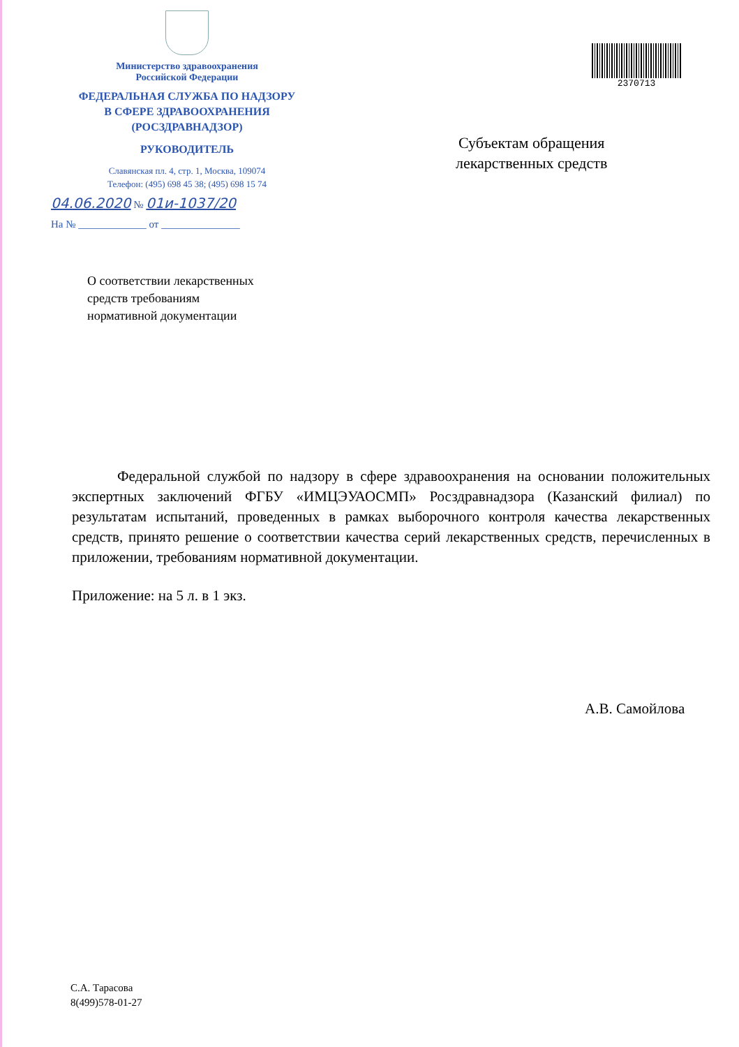Министерство здравоохранения
Российской Федерации
ФЕДЕРАЛЬНАЯ СЛУЖБА ПО НАДЗОРУ
В СФЕРЕ ЗДРАВООХРАНЕНИЯ
(РОСЗДРАВНАДЗОР)
РУКОВОДИТЕЛЬ
Славянская пл. 4, стр. 1, Москва, 109074
Телефон: (495) 698 45 38; (495) 698 15 74
04.06.2020 № 01и-1037/20
На № _____________ от _______________
2370713
Субъектам обращения
лекарственных средств
О соответствии лекарственных
средств требованиям
нормативной документации
Федеральной службой по надзору в сфере здравоохранения на основании положительных экспертных заключений ФГБУ «ИМЦЭУАОСМП» Росздравнадзора (Казанский филиал) по результатам испытаний, проведенных в рамках выборочного контроля качества лекарственных средств, принято решение о соответствии качества серий лекарственных средств, перечисленных в приложении, требованиям нормативной документации.
Приложение: на 5 л. в 1 экз.
А.В. Самойлова
С.А. Тарасова
8(499)578-01-27